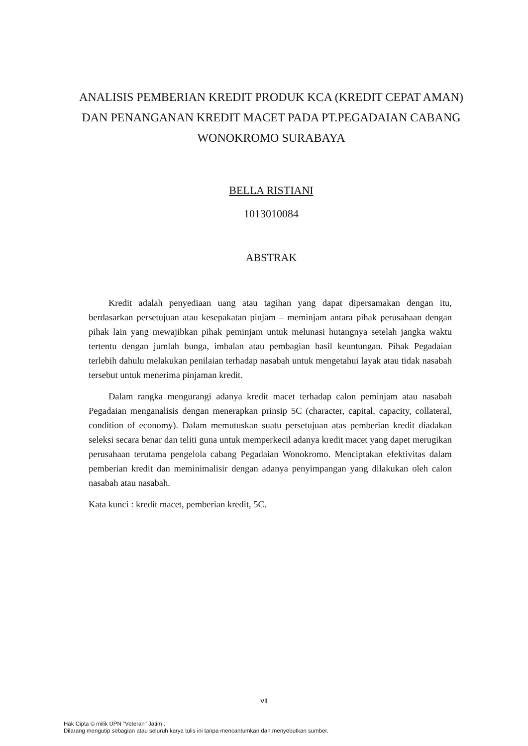ANALISIS PEMBERIAN KREDIT PRODUK KCA (KREDIT CEPAT AMAN) DAN PENANGANAN KREDIT MACET PADA PT.PEGADAIAN CABANG WONOKROMO SURABAYA
BELLA RISTIANI
1013010084
ABSTRAK
Kredit adalah penyediaan uang atau tagihan yang dapat dipersamakan dengan itu, berdasarkan persetujuan atau kesepakatan pinjam – meminjam antara pihak perusahaan dengan pihak lain yang mewajibkan pihak peminjam untuk melunasi hutangnya setelah jangka waktu tertentu dengan jumlah bunga, imbalan atau pembagian hasil keuntungan. Pihak Pegadaian terlebih dahulu melakukan penilaian terhadap nasabah untuk mengetahui layak atau tidak nasabah tersebut untuk menerima pinjaman kredit.
Dalam rangka mengurangi adanya kredit macet terhadap calon peminjam atau nasabah Pegadaian menganalisis dengan menerapkan prinsip 5C (character, capital, capacity, collateral, condition of economy). Dalam memutuskan suatu persetujuan atas pemberian kredit diadakan seleksi secara benar dan teliti guna untuk memperkecil adanya kredit macet yang dapet merugikan perusahaan terutama pengelola cabang Pegadaian Wonokromo. Menciptakan efektivitas dalam pemberian kredit dan meminimalisir dengan adanya penyimpangan yang dilakukan oleh calon nasabah atau nasabah.
Kata kunci : kredit macet, pemberian kredit, 5C.
vii
Hak Cipta © milik UPN "Veteran" Jatim :
Dilarang mengutip sebagian atau seluruh karya tulis ini tanpa mencantumkan dan menyebutkan sumber.